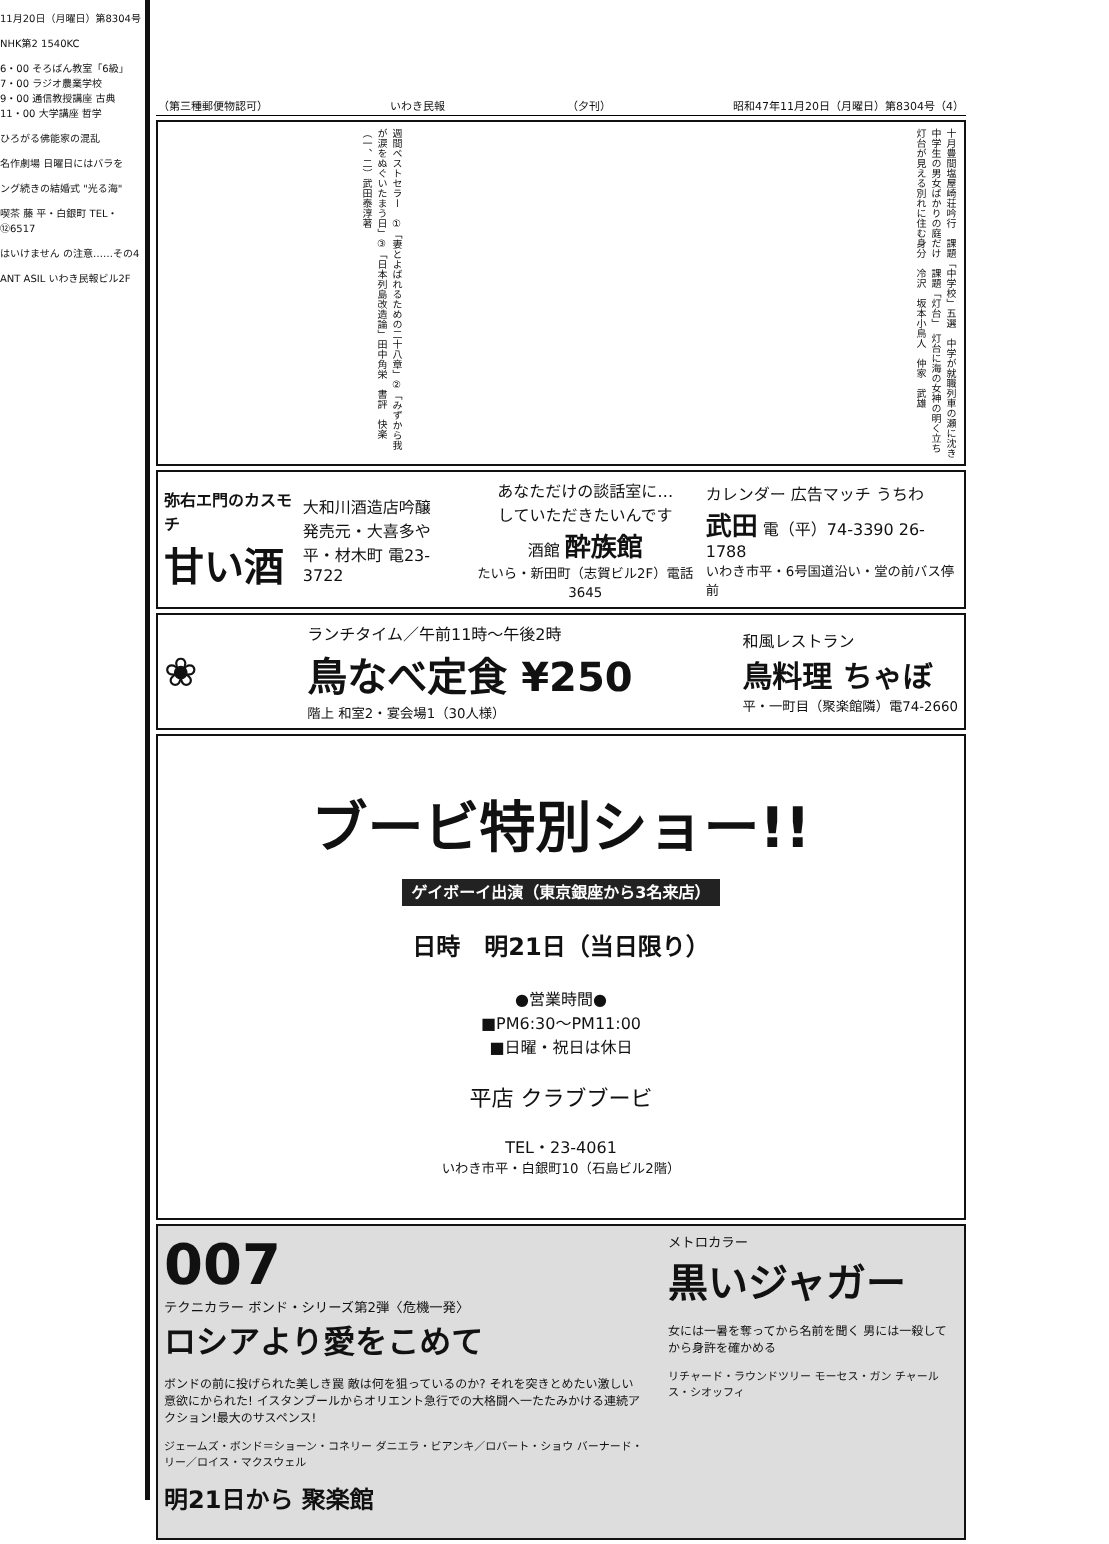11月20日（月曜日）第8304号
NHK第2 1540KC
6・00 そろばん教室「6級」
7・00 ラジオ農業学校
9・00 通信教授講座 古典
11・00 大学講座 哲学
ひろがる佛能家の混乱
名作劇場 日曜日にはバラを
ング続きの結婚式 "光る海"
喫茶 藤 平・白銀町 TEL・⑫6517
はいけません の注意……その4
ANT ASIL いわき民報ビル2F
（第三種郵便物認可） いわき民報 （夕刊） 昭和47年11月20日（月曜日）第8304号（4）
週間ベストセラー　①「妻とよばれるための二十八章」②「みずから我が涙をぬぐいたまう日」③「日本列島改造論」田中角栄　書評　快楽（一、二）武田泰淳著
十月豊間塩屋崎荘吟行　課題「中学校」五選　中学が就職列車の瀬に沈き　中学生の男女ばかりの庭だけ　課題「灯台」　灯台に海の女神の明く立ち　灯台が見える別れに住む身分　冷沢　坂本小鳥人　仲家　武雄
弥右エ門のカスモチ
甘い酒
大和川酒造店吟醸
発売元・大喜多や
平・材木町 電23-3722
あなただけの談話室に…
していただきたいんです
酒館 酔族館
たいら・新田町（志賀ビル2F）電話3645
カレンダー 広告マッチ うちわ
武田 電（平）74-3390 26-1788
いわき市平・6号国道沿い・堂の前バス停前
❀
ランチタイム／午前11時～午後2時
鳥なべ定食 ¥250
階上 和室2・宴会場1（30人様）
和風レストラン
鳥料理 ちゃぼ
平・一町目（聚楽館隣）電74-2660
ブービ特別ショー!!
ゲイボーイ出演（東京銀座から3名来店）
日時　明21日（当日限り）
●営業時間●
■PM6:30～PM11:00
■日曜・祝日は休日
平店 クラブブービ
TEL・23-4061
いわき市平・白銀町10（石島ビル2階）
007
テクニカラー ボンド・シリーズ第2弾〈危機一発〉
ロシアより愛をこめて
ボンドの前に投げられた美しき罠 敵は何を狙っているのか? それを突きとめたい激しい意欲にかられた! イスタンブールからオリエント急行での大格闘へ一たたみかける連続アクション!最大のサスペンス!
ジェームズ・ボンド＝ショーン・コネリー ダニエラ・ビアンキ／ロバート・ショウ バーナード・リー／ロイス・マクスウェル
明21日から 聚楽館
メトロカラー
黒いジャガー
女には一暑を奪ってから名前を聞く 男には一殺してから身許を確かめる
リチャード・ラウンドツリー モーセス・ガン チャールス・シオッフィ